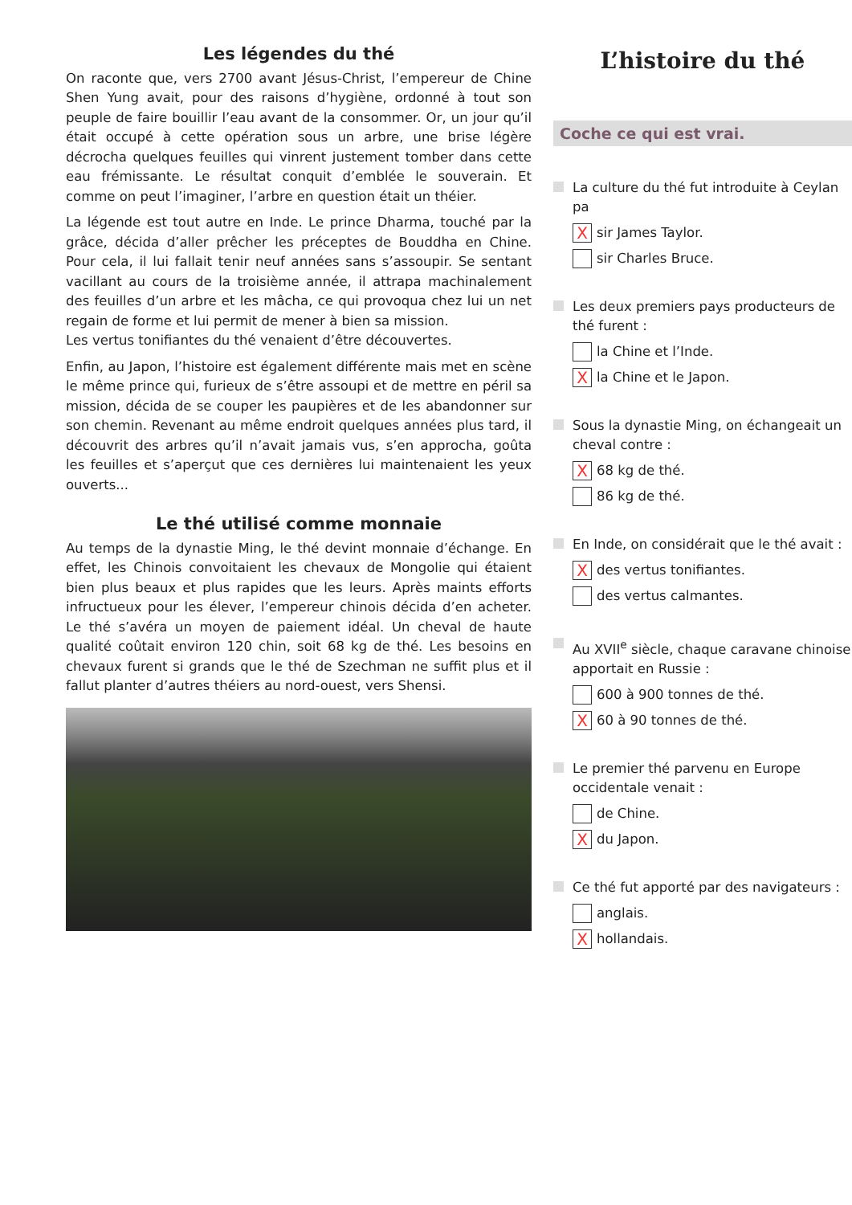Les légendes du thé
On raconte que, vers 2700 avant Jésus-Christ, l’empereur de Chine Shen Yung avait, pour des raisons d’hygiène, ordonné à tout son peuple de faire bouillir l’eau avant de la consommer. Or, un jour qu’il était occupé à cette opération sous un arbre, une brise légère décrocha quelques feuilles qui vinrent justement tomber dans cette eau frémissante. Le résultat conquit d’emblée le souverain. Et comme on peut l’imaginer, l’arbre en question était un théier.
La légende est tout autre en Inde. Le prince Dharma, touché par la grâce, décida d’aller prêcher les préceptes de Bouddha en Chine. Pour cela, il lui fallait tenir neuf années sans s’assoupir. Se sentant vacillant au cours de la troisième année, il attrapa machinalement des feuilles d’un arbre et les mâcha, ce qui provoqua chez lui un net regain de forme et lui permit de mener à bien sa mission.
Les vertus tonifiantes du thé venaient d’être découvertes.
Enfin, au Japon, l’histoire est également différente mais met en scène le même prince qui, furieux de s’être assoupi et de mettre en péril sa mission, décida de se couper les paupières et de les abandonner sur son chemin. Revenant au même endroit quelques années plus tard, il découvrit des arbres qu’il n’avait jamais vus, s’en approcha, goûta les feuilles et s’aperçut que ces dernières lui maintenaient les yeux ouverts...
Le thé utilisé comme monnaie
Au temps de la dynastie Ming, le thé devint monnaie d’échange. En effet, les Chinois convoitaient les chevaux de Mongolie qui étaient bien plus beaux et plus rapides que les leurs. Après maints efforts infructueux pour les élever, l’empereur chinois décida d’en acheter. Le thé s’avéra un moyen de paiement idéal. Un cheval de haute qualité coûtait environ 120 chin, soit 68 kg de thé. Les besoins en chevaux furent si grands que le thé de Szechman ne suffit plus et il fallut planter d’autres théiers au nord-ouest, vers Shensi.
L’histoire du thé
Coche ce qui est vrai.
La culture du thé fut introduite à Ceylan pa
Xsir James Taylor.
sir Charles Bruce.
Les deux premiers pays producteurs de thé furent :
la Chine et l’Inde.
Xla Chine et le Japon.
Sous la dynastie Ming, on échangeait un cheval contre :
X 68 kg de thé.
86 kg de thé.
En Inde, on considérait que le thé avait :
Xdes vertus tonifiantes.
des vertus calmantes.
Au XVII<sup>e</sup> siècle, chaque caravane chinoise apportait en Russie :
600 à 900 tonnes de thé.
X 60 à 90 tonnes de thé.
Le premier thé parvenu en Europe occidentale venait :
de Chine.
Xdu Japon.
Ce thé fut apporté par des navigateurs :
anglais.
Xhollandais.